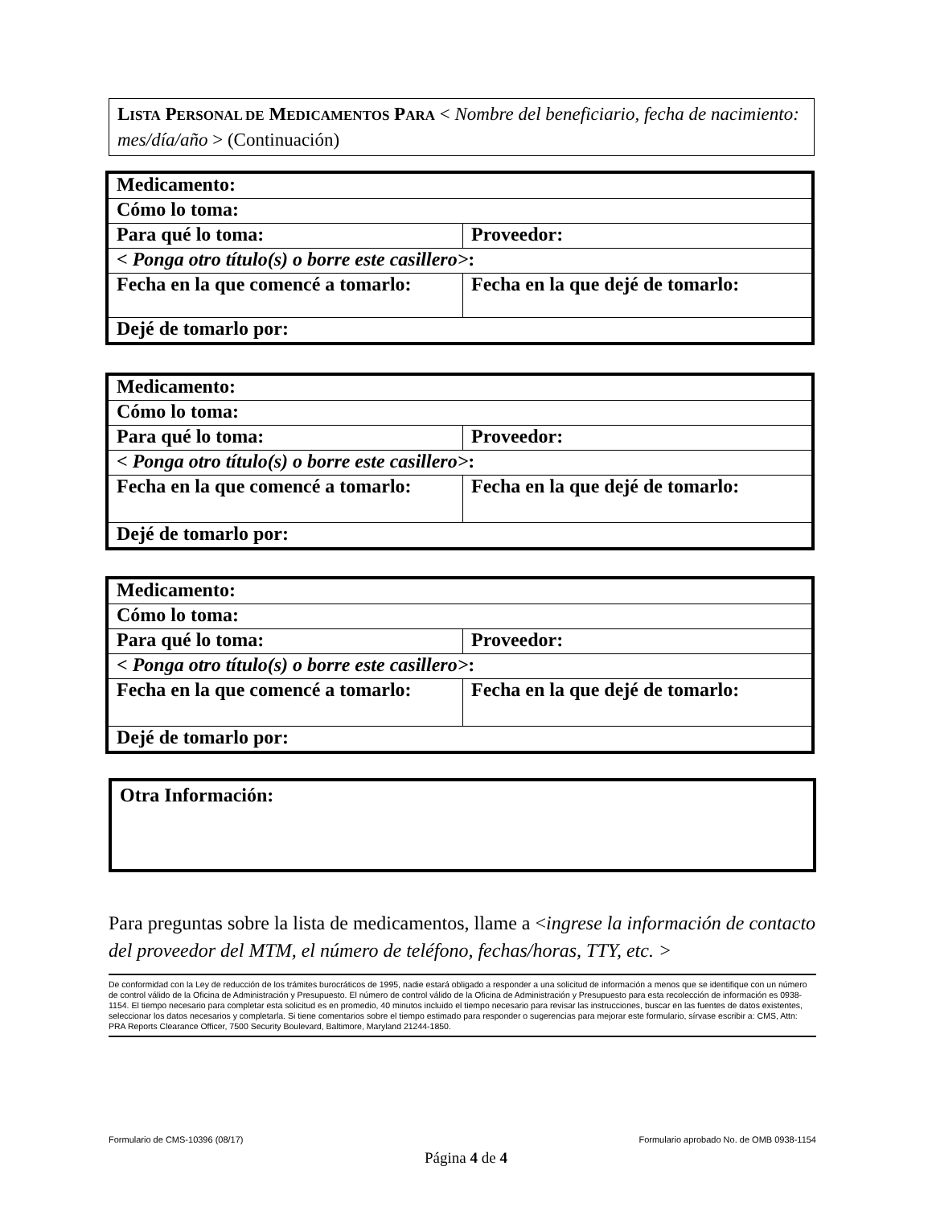LISTA PERSONAL DE MEDICAMENTOS PARA < Nombre del beneficiario, fecha de nacimiento: mes/día/año > (Continuación)
| Medicamento: | |
| Cómo lo toma: | |
| Para qué lo toma: | Proveedor: |
| < Ponga otro título(s) o borre este casillero> : | |
| Fecha en la que comencé a tomarlo: | Fecha en la que dejé de tomarlo: |
| Dejé de tomarlo por: | |
| Medicamento: | |
| Cómo lo toma: | |
| Para qué lo toma: | Proveedor: |
| < Ponga otro título(s) o borre este casillero> : | |
| Fecha en la que comencé a tomarlo: | Fecha en la que dejé de tomarlo: |
| Dejé de tomarlo por: | |
| Medicamento: | |
| Cómo lo toma: | |
| Para qué lo toma: | Proveedor: |
| < Ponga otro título(s) o borre este casillero> : | |
| Fecha en la que comencé a tomarlo: | Fecha en la que dejé de tomarlo: |
| Dejé de tomarlo por: | |
Otra Información:
Para preguntas sobre la lista de medicamentos, llame a <ingrese la información de contacto del proveedor del MTM, el número de teléfono, fechas/horas, TTY, etc. >
De conformidad con la Ley de reducción de los trámites burocráticos de 1995, nadie estará obligado a responder a una solicitud de información a menos que se identifique con un número de control válido de la Oficina de Administración y Presupuesto. El número de control válido de la Oficina de Administración y Presupuesto para esta recolección de información es 0938-1154. El tiempo necesario para completar esta solicitud es en promedio, 40 minutos incluido el tiempo necesario para revisar las instrucciones, buscar en las fuentes de datos existentes, seleccionar los datos necesarios y completarla. Si tiene comentarios sobre el tiempo estimado para responder o sugerencias para mejorar este formulario, sírvase escribir a: CMS, Attn: PRA Reports Clearance Officer, 7500 Security Boulevard, Baltimore, Maryland 21244-1850.
Formulario de CMS-10396 (08/17) Formulario aprobado No. de OMB 0938-1154
Página 4 de 4